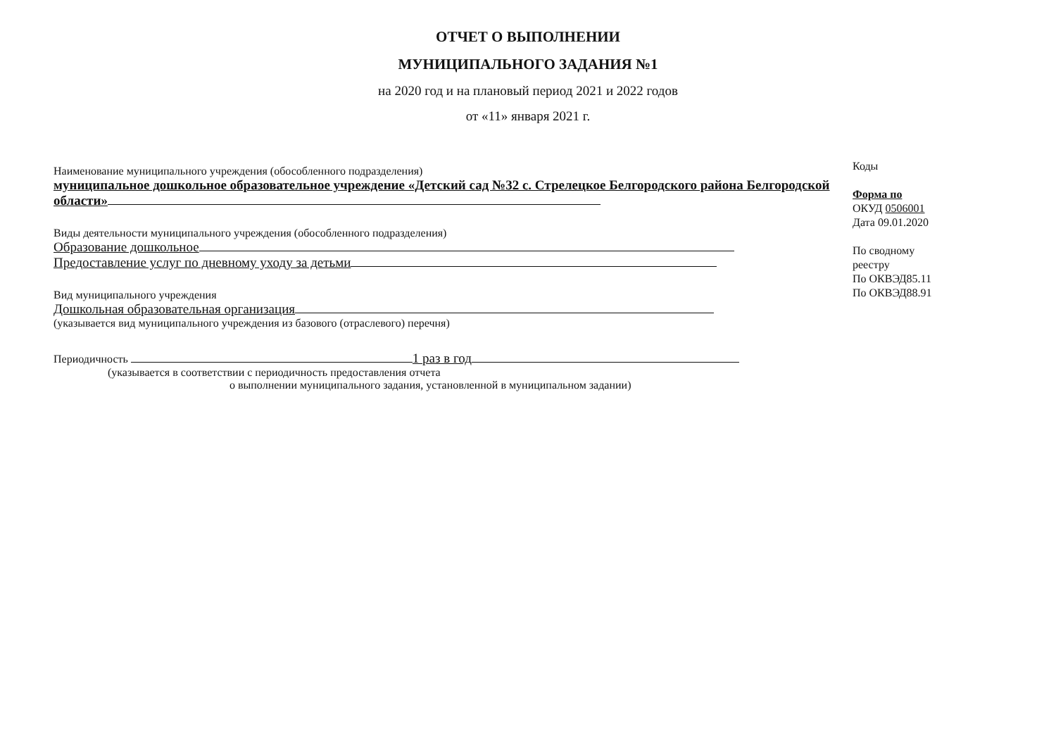ОТЧЕТ О ВЫПОЛНЕНИИ
МУНИЦИПАЛЬНОГО ЗАДАНИЯ №1
на 2020 год и на плановый период 2021 и 2022 годов
от «11» января 2021 г.
Наименование муниципального учреждения (обособленного подразделения)
муниципальное дошкольное образовательное учреждение «Детский сад №32 с. Стрелецкое Белгородского района Белгородской области»
Виды деятельности муниципального учреждения (обособленного подразделения)
Образование дошкольное
Предоставление услуг по дневному уходу за детьми
Вид муниципального учреждения
Дошкольная образовательная организация
(указывается вид муниципального учреждения из базового (отраслевого) перечня)
Периодичность 1 раз в год
(указывается в соответствии с периодичность предоставления отчета
о выполнении муниципального задания, установленной в муниципальном задании)
Коды
Форма по
ОКУД 0506001
Дата 09.01.2020
По сводному
реестру
По ОКВЭД85.11
По ОКВЭД88.91